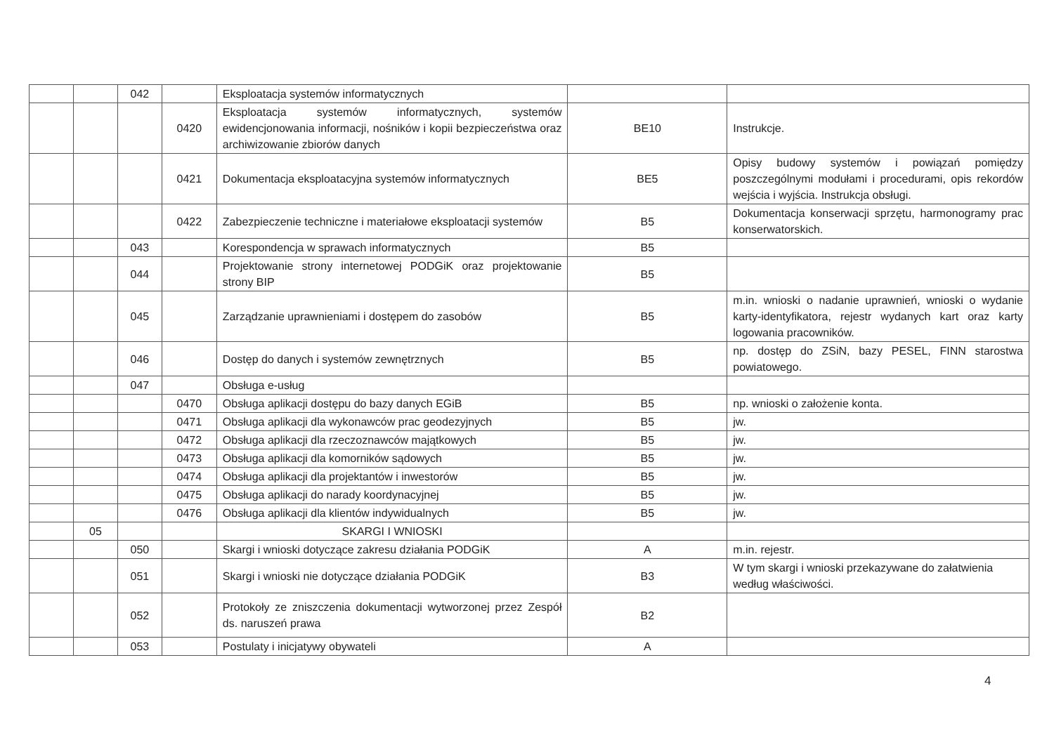| | | 042 | | Eksploatacja systemów informatycznych | | |
| | | | 0420 | Eksploatacja systemów informatycznych, systemów ewidencjonowania informacji, nośników i kopii bezpieczeństwa oraz archiwizowanie zbiorów danych | BE10 | Instrukcje. |
| | | | 0421 | Dokumentacja eksploatacyjna systemów informatycznych | BE5 | Opisy budowy systemów i powiązań pomiędzy poszczególnymi modułami i procedurami, opis rekordów wejścia i wyjścia. Instrukcja obsługi. |
| | | | 0422 | Zabezpieczenie techniczne i materiałowe eksploatacji systemów | B5 | Dokumentacja konserwacji sprzętu, harmonogramy prac konserwatorskich. |
| | | 043 | | Korespondencja w sprawach informatycznych | B5 | |
| | | 044 | | Projektowanie strony internetowej PODGiK oraz projektowanie strony BIP | B5 | |
| | | 045 | | Zarządzanie uprawnieniami i dostępem do zasobów | B5 | m.in. wnioski o nadanie uprawnień, wnioski o wydanie karty-identyfikatora, rejestr wydanych kart oraz karty logowania pracowników. |
| | | 046 | | Dostęp do danych i systemów zewnętrznych | B5 | np. dostęp do ZSiN, bazy PESEL, FINN starostwa powiatowego. |
| | | 047 | | Obsługa e-usług | | |
| | | | 0470 | Obsługa aplikacji dostępu do bazy danych EGiB | B5 | np. wnioski o założenie konta. |
| | | | 0471 | Obsługa aplikacji dla wykonawców prac geodezyjnych | B5 | jw. |
| | | | 0472 | Obsługa aplikacji dla rzeczoznawców majątkowych | B5 | jw. |
| | | | 0473 | Obsługa aplikacji dla komorników sądowych | B5 | jw. |
| | | | 0474 | Obsługa aplikacji dla projektantów i inwestorów | B5 | jw. |
| | | | 0475 | Obsługa aplikacji do narady koordynacyjnej | B5 | jw. |
| | | | 0476 | Obsługa aplikacji dla klientów indywidualnych | B5 | jw. |
| | 05 | | | SKARGI I WNIOSKI | | |
| | | 050 | | Skargi i wnioski dotyczące zakresu działania PODGiK | A | m.in. rejestr. |
| | | 051 | | Skargi i wnioski nie dotyczące działania PODGiK | B3 | W tym skargi i wnioski przekazywane do załatwienia według właściwości. |
| | | 052 | | Protokoły ze zniszczenia dokumentacji wytworzonej przez Zespół ds. naruszeń prawa | B2 | |
| | | 053 | | Postulaty i inicjatywy obywateli | A | |
4